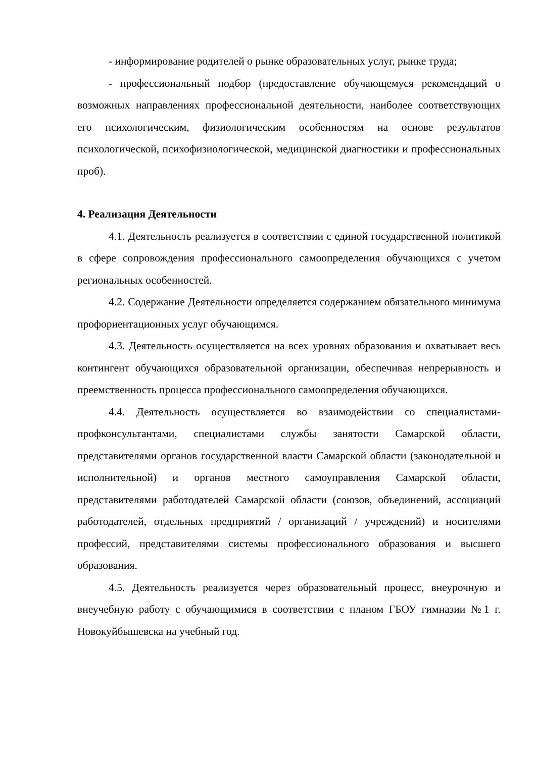- информирование родителей о рынке образовательных услуг, рынке труда;
- профессиональный подбор (предоставление обучающемуся рекомендаций о возможных направлениях профессиональной деятельности, наиболее соответствующих его психологическим, физиологическим особенностям на основе результатов психологической, психофизиологической, медицинской диагностики и профессиональных проб).
4. Реализация Деятельности
4.1. Деятельность реализуется в соответствии с единой государственной политикой в сфере сопровождения профессионального самоопределения обучающихся с учетом региональных особенностей.
4.2. Содержание Деятельности определяется содержанием обязательного минимума профориентационных услуг обучающимся.
4.3. Деятельность осуществляется на всех уровнях образования и охватывает весь контингент обучающихся образовательной организации, обеспечивая непрерывность и преемственность процесса профессионального самоопределения обучающихся.
4.4. Деятельность осуществляется во взаимодействии со специалистами-профконсультантами, специалистами службы занятости Самарской области, представителями органов государственной власти Самарской области (законодательной и исполнительной) и органов местного самоуправления Самарской области, представителями работодателей Самарской области (союзов, объединений, ассоциаций работодателей, отдельных предприятий / организаций / учреждений) и носителями профессий, представителями системы профессионального образования и высшего образования.
4.5. Деятельность реализуется через образовательный процесс, внеурочную и внеучебную работу с обучающимися в соответствии с планом ГБОУ гимназии №1 г. Новокуйбышевска на учебный год.